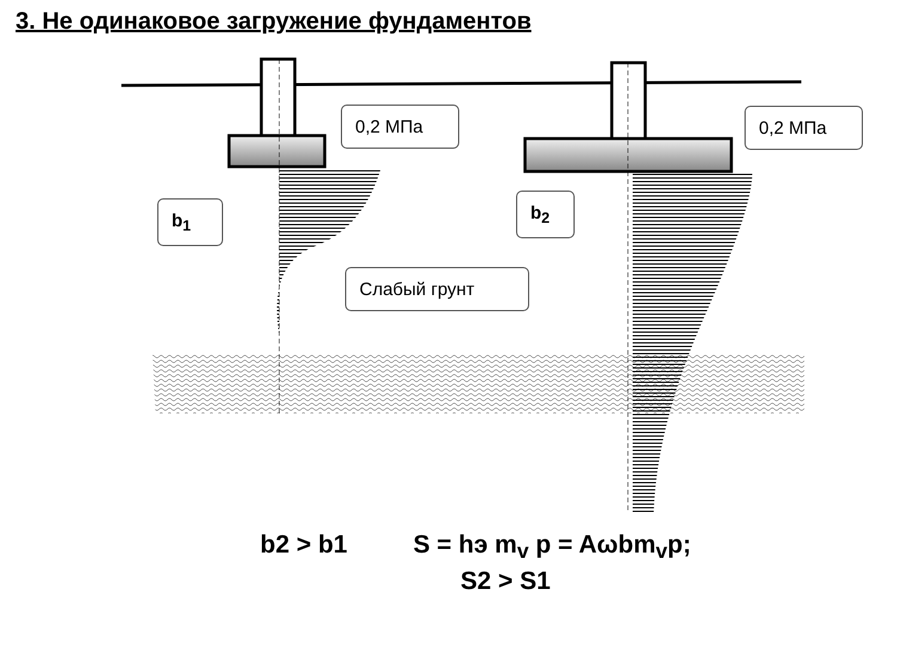3. Не одинаковое загружение фундаментов
0,2 МПа 0,2 МПа
b<sub>1</sub> b<sub>2</sub>
Слабый грунт
b2 > b1 S = hэ m<sub>v</sub> p = Aωbm<sub>v</sub>p;
S2 > S1